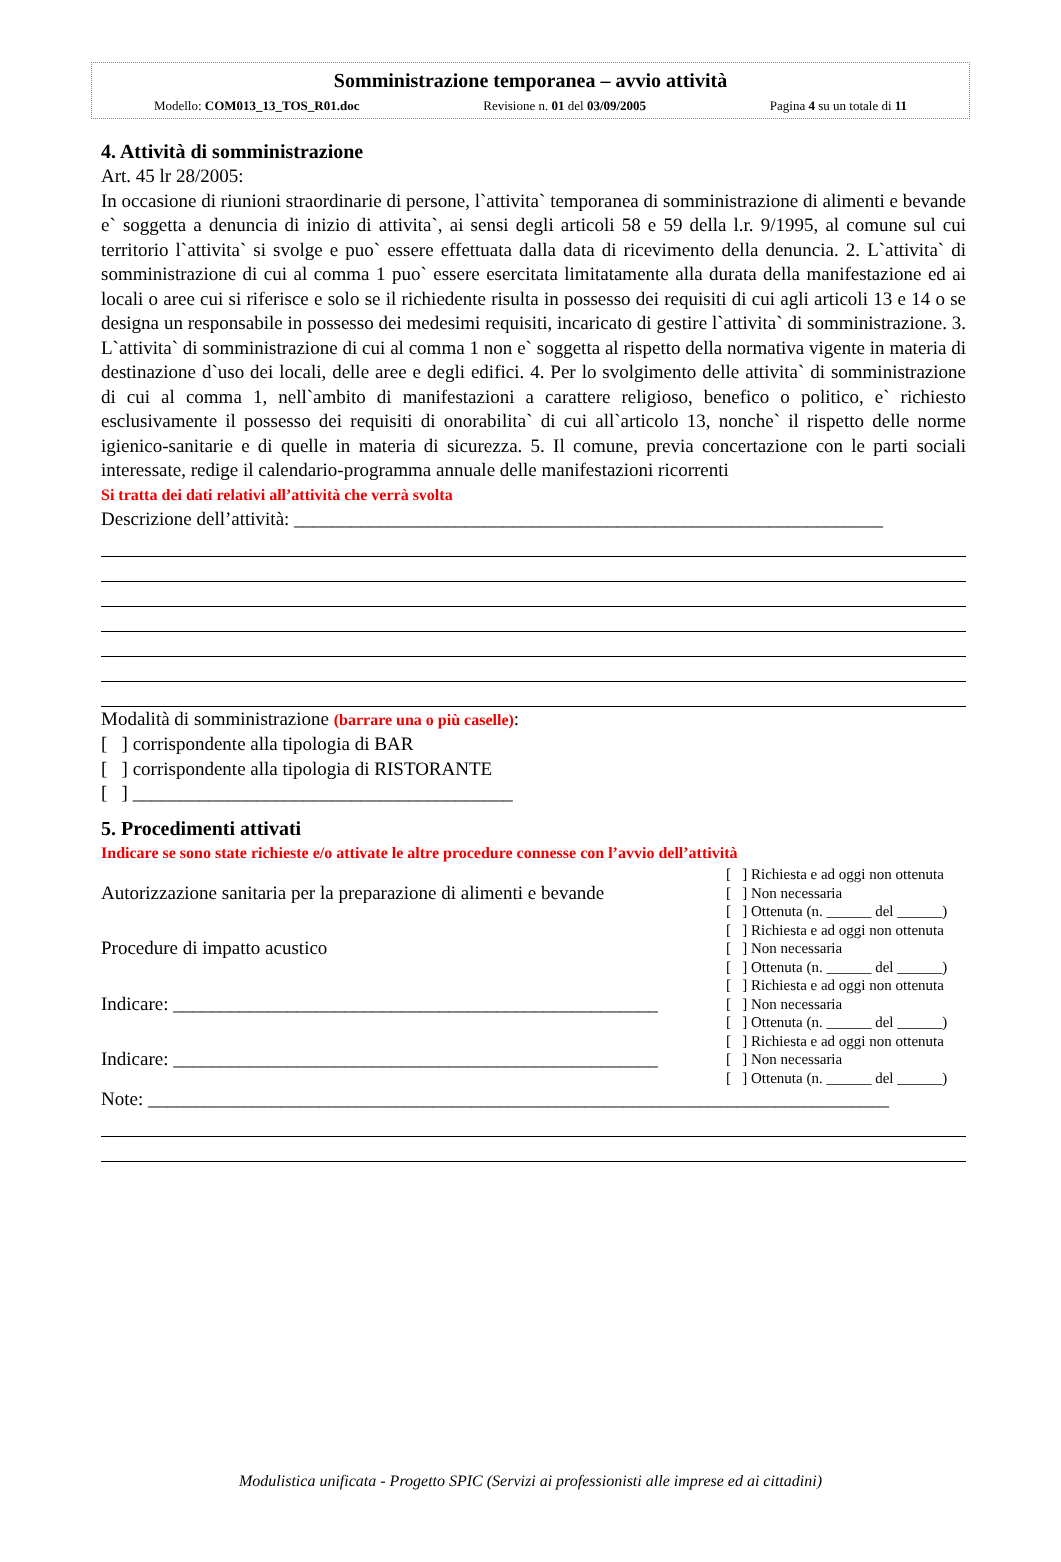Somministrazione temporanea – avvio attività
Modello: COM013_13_TOS_R01.doc Revisione n. 01 del 03/09/2005 Pagina 4 su un totale di 11
4. Attività di somministrazione
Art. 45 lr 28/2005:
In occasione di riunioni straordinarie di persone, l`attivita` temporanea di somministrazione di alimenti e bevande e` soggetta a denuncia di inizio di attivita`, ai sensi degli articoli 58 e 59 della l.r. 9/1995, al comune sul cui territorio l`attivita` si svolge e puo` essere effettuata dalla data di ricevimento della denuncia. 2. L`attivita` di somministrazione di cui al comma 1 puo` essere esercitata limitatamente alla durata della manifestazione ed ai locali o aree cui si riferisce e solo se il richiedente risulta in possesso dei requisiti di cui agli articoli 13 e 14 o se designa un responsabile in possesso dei medesimi requisiti, incaricato di gestire l`attivita` di somministrazione. 3. L`attivita` di somministrazione di cui al comma 1 non e` soggetta al rispetto della normativa vigente in materia di destinazione d`uso dei locali, delle aree e degli edifici. 4. Per lo svolgimento delle attivita` di somministrazione di cui al comma 1, nell`ambito di manifestazioni a carattere religioso, benefico o politico, e` richiesto esclusivamente il possesso dei requisiti di onorabilita` di cui all`articolo 13, nonche` il rispetto delle norme igienico-sanitarie e di quelle in materia di sicurezza. 5. Il comune, previa concertazione con le parti sociali interessate, redige il calendario-programma annuale delle manifestazioni ricorrenti
Si tratta dei dati relativi all’attività che verrà svolta
Descrizione dell’attività: ______________________________________________________________
Modalità di somministrazione (barrare una o più caselle):
[ ] corrispondente alla tipologia di BAR
[ ] corrispondente alla tipologia di RISTORANTE
[ ] ________________________________________
5. Procedimenti attivati
Indicare se sono state richieste e/o attivate le altre procedure connesse con l’avvio dell’attività
| Autorizzazione sanitaria per la preparazione di alimenti e bevande | [ ] Richiesta e ad oggi non ottenuta [ ] Non necessaria [ ] Ottenuta (n. ______ del ______) |
| Procedure di impatto acustico | [ ] Richiesta e ad oggi non ottenuta [ ] Non necessaria [ ] Ottenuta (n. ______ del ______) |
| Indicare: ___________________________________________________ | [ ] Richiesta e ad oggi non ottenuta [ ] Non necessaria [ ] Ottenuta (n. ______ del ______) |
| Indicare: ___________________________________________________ | [ ] Richiesta e ad oggi non ottenuta [ ] Non necessaria [ ] Ottenuta (n. ______ del ______) |
Note: ______________________________________________________________________________
Modulistica unificata - Progetto SPIC (Servizi ai professionisti alle imprese ed ai cittadini)